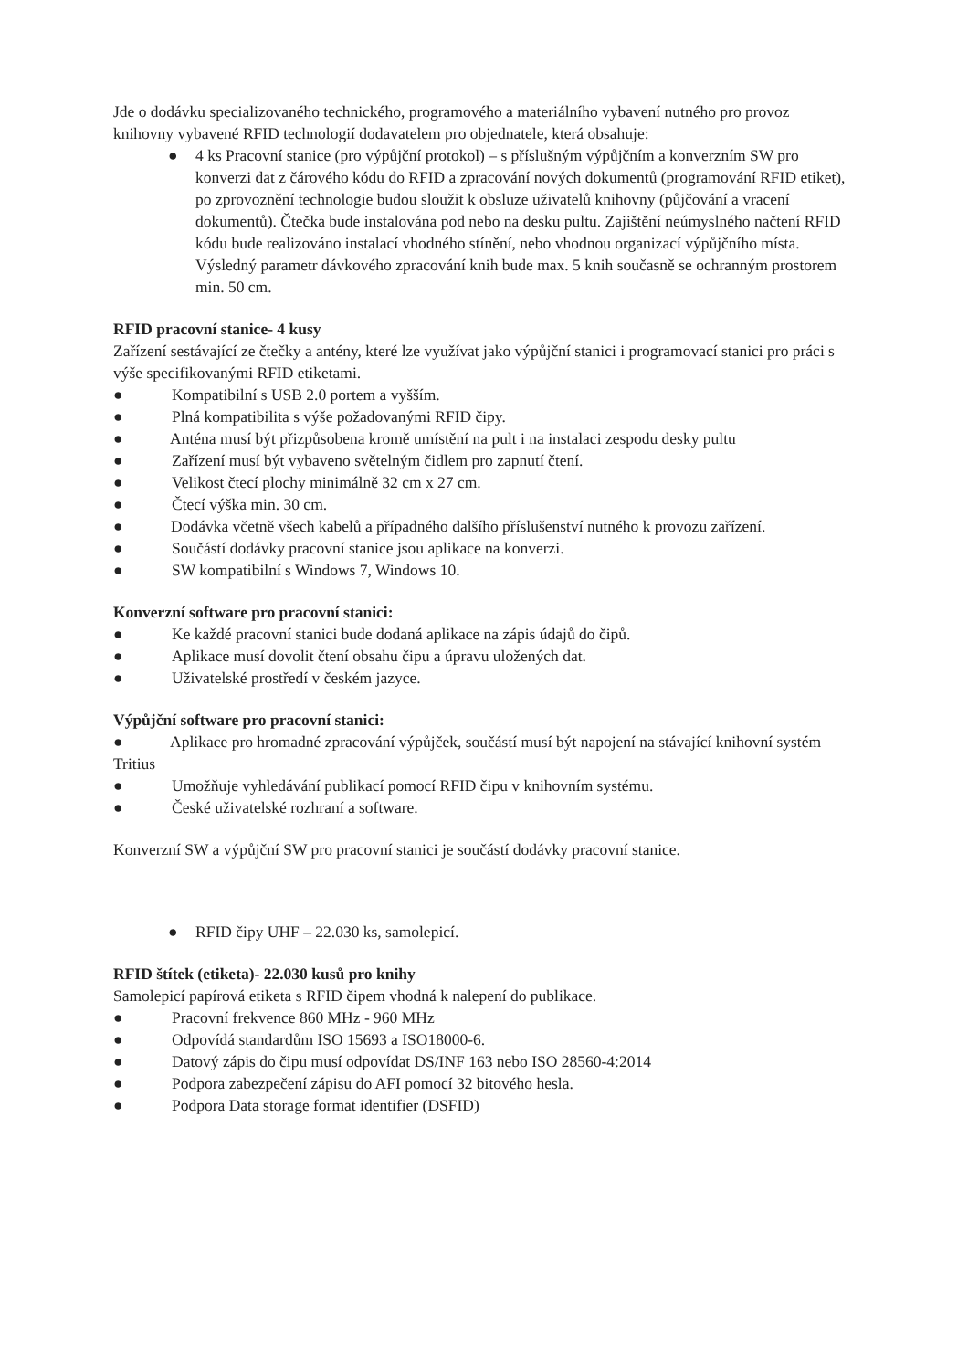Jde o dodávku specializovaného technického, programového a materiálního vybavení nutného pro provoz knihovny vybavené RFID technologií dodavatelem pro objednatele, která obsahuje:
● 4 ks Pracovní stanice (pro výpůjční protokol) – s příslušným výpůjčním a konverzním SW pro konverzi dat z čárového kódu do RFID a zpracování nových dokumentů (programování RFID etiket), po zprovoznění technologie budou sloužit k obsluze uživatelů knihovny (půjčování a vracení dokumentů). Čtečka bude instalována pod nebo na desku pultu. Zajištění neúmyslného načtení RFID kódu bude realizováno instalací vhodného stínění, nebo vhodnou organizací výpůjčního místa. Výsledný parametr dávkového zpracování knih bude max. 5 knih současně se ochranným prostorem min. 50 cm.
RFID pracovní stanice- 4 kusy
Zařízení sestávající ze čtečky a antény, které lze využívat jako výpůjční stanici i programovací stanici pro práci s výše specifikovanými RFID etiketami.
● Kompatibilní s USB 2.0 portem a vyšším.
● Plná kompatibilita s výše požadovanými RFID čipy.
● Anténa musí být přizpůsobena kromě umístění na pult i na instalaci zespodu desky pultu
● Zařízení musí být vybaveno světelným čidlem pro zapnutí čtení.
● Velikost čtecí plochy minimálně 32 cm x 27 cm.
● Čtecí výška min. 30 cm.
● Dodávka včetně všech kabelů a případného dalšího příslušenství nutného k provozu zařízení.
● Součástí dodávky pracovní stanice jsou aplikace na konverzi.
● SW kompatibilní s Windows 7, Windows 10.
Konverzní software pro pracovní stanici:
● Ke každé pracovní stanici bude dodaná aplikace na zápis údajů do čipů.
● Aplikace musí dovolit čtení obsahu čipu a úpravu uložených dat.
● Uživatelské prostředí v českém jazyce.
Výpůjční software pro pracovní stanici:
● Aplikace pro hromadné zpracování výpůjček, součástí musí být napojení na stávající knihovní systém Tritius
● Umožňuje vyhledávání publikací pomocí RFID čipu v knihovním systému.
● České uživatelské rozhraní a software.
Konverzní SW a výpůjční SW pro pracovní stanici je součástí dodávky pracovní stanice.
● RFID čipy UHF – 22.030 ks, samolepicí.
RFID štítek (etiketa)- 22.030 kusů pro knihy
Samolepicí papírová etiketa s RFID čipem vhodná k nalepení do publikace.
● Pracovní frekvence 860 MHz - 960 MHz
● Odpovídá standardům ISO 15693 a ISO18000-6.
● Datový zápis do čipu musí odpovídat DS/INF 163 nebo ISO 28560-4:2014
● Podpora zabezpečení zápisu do AFI pomocí 32 bitového hesla.
● Podpora Data storage format identifier (DSFID)